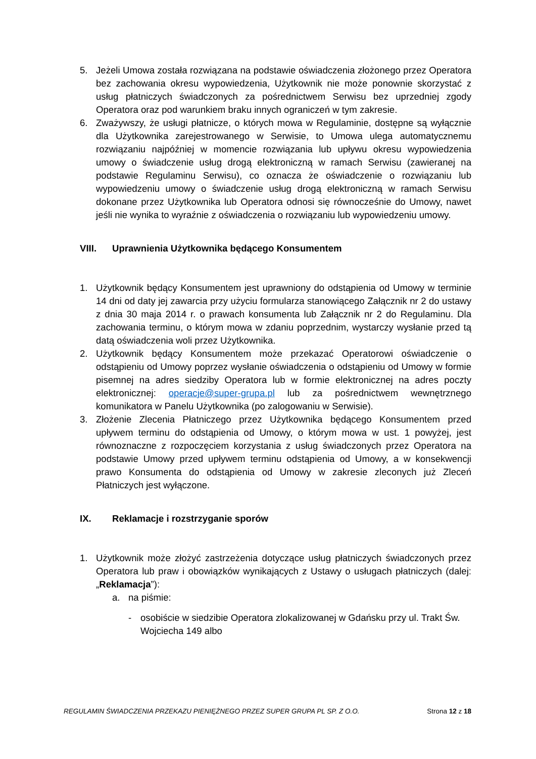5. Jeżeli Umowa została rozwiązana na podstawie oświadczenia złożonego przez Operatora bez zachowania okresu wypowiedzenia, Użytkownik nie może ponownie skorzystać z usług płatniczych świadczonych za pośrednictwem Serwisu bez uprzedniej zgody Operatora oraz pod warunkiem braku innych ograniczeń w tym zakresie.
6. Zważywszy, że usługi płatnicze, o których mowa w Regulaminie, dostępne są wyłącznie dla Użytkownika zarejestrowanego w Serwisie, to Umowa ulega automatycznemu rozwiązaniu najpóźniej w momencie rozwiązania lub upływu okresu wypowiedzenia umowy o świadczenie usług drogą elektroniczną w ramach Serwisu (zawieranej na podstawie Regulaminu Serwisu), co oznacza że oświadczenie o rozwiązaniu lub wypowiedzeniu umowy o świadczenie usług drogą elektroniczną w ramach Serwisu dokonane przez Użytkownika lub Operatora odnosi się równocześnie do Umowy, nawet jeśli nie wynika to wyraźnie z oświadczenia o rozwiązaniu lub wypowiedzeniu umowy.
VIII. Uprawnienia Użytkownika będącego Konsumentem
1. Użytkownik będący Konsumentem jest uprawniony do odstąpienia od Umowy w terminie 14 dni od daty jej zawarcia przy użyciu formularza stanowiącego Załącznik nr 2 do ustawy z dnia 30 maja 2014 r. o prawach konsumenta lub Załącznik nr 2 do Regulaminu. Dla zachowania terminu, o którym mowa w zdaniu poprzednim, wystarczy wysłanie przed tą datą oświadczenia woli przez Użytkownika.
2. Użytkownik będący Konsumentem może przekazać Operatorowi oświadczenie o odstąpieniu od Umowy poprzez wysłanie oświadczenia o odstąpieniu od Umowy w formie pisemnej na adres siedziby Operatora lub w formie elektronicznej na adres poczty elektronicznej: operacje@super-grupa.pl lub za pośrednictwem wewnętrznego komunikatora w Panelu Użytkownika (po zalogowaniu w Serwisie).
3. Złożenie Zlecenia Płatniczego przez Użytkownika będącego Konsumentem przed upływem terminu do odstąpienia od Umowy, o którym mowa w ust. 1 powyżej, jest równoznaczne z rozpoczęciem korzystania z usług świadczonych przez Operatora na podstawie Umowy przed upływem terminu odstąpienia od Umowy, a w konsekwencji prawo Konsumenta do odstąpienia od Umowy w zakresie zleconych już Zleceń Płatniczych jest wyłączone.
IX. Reklamacje i rozstrzyganie sporów
1. Użytkownik może złożyć zastrzeżenia dotyczące usług płatniczych świadczonych przez Operatora lub praw i obowiązków wynikających z Ustawy o usługach płatniczych (dalej: „Reklamacja”):
a. na piśmie:
- osobiście w siedzibie Operatora zlokalizowanej w Gdańsku przy ul. Trakt Św. Wojciecha 149 albo
REGULAMIN ŚWIADCZENIA PRZEKAZU PIENIĘŻNEGO PRZEZ SUPER GRUPA PL SP. Z O.O. Strona 12 z 18